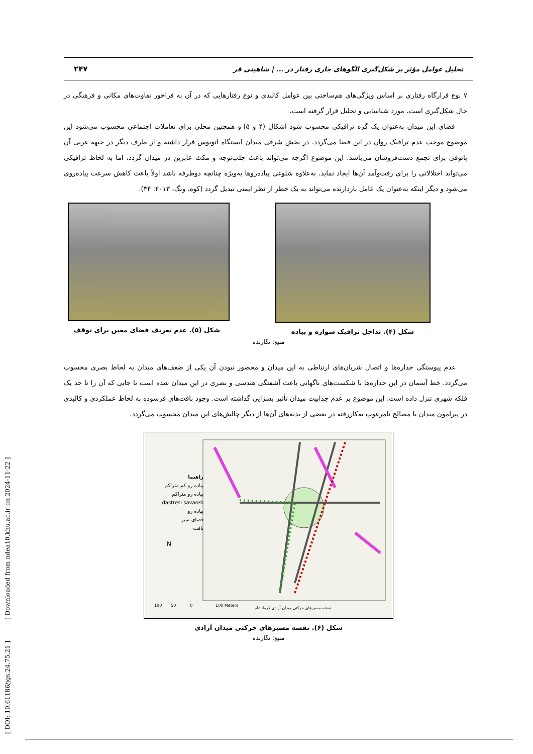[ DOI: 10.61186/jgs.24.75.21 ] [ Downloaded from ndea10.khu.ac.ir on 2024-11-22 ]
تحلیل عوامل مؤثر بر شکل‌گیری الگوهای جاری رفتار در ... | شاهینی فر ۲۴۷
۷ نوع قرارگاه رفتاری بر اساس ویژگی‌های هم‌ساختی بین عوامل کالبدی و نوع رفتارهایی که در آن به فراخور تفاوت‌های مکانی و فرهنگی در حال شکل‌گیری است. مورد شناسایی و تحلیل قرار گرفته است.
فضای این میدان به‌عنوان یک گره ترافیکی محسوب شود اشکال (۴ و ۵) و همچنین محلی برای تعاملات اجتماعی محسوب می‌شود این موضوع موجب عدم ترافیک روان در این فضا می‌گردد. در بخش شرقی میدان ایستگاه اتوبوس قرار داشته و از طرف دیگر در جبهه غربی آن پاتوقی برای تجمع دست‌فروشان می‌باشد. این موضوع اگرچه می‌تواند باعث جلب‌توجه و مکث عابرین در میدان گردد، اما به لحاظ ترافیکی می‌تواند اختلالاتی را برای رفت‌وآمد آن‌ها ایجاد نماید. به‌علاوه شلوغی پیاده‌روها به‌ویژه چنانچه دوطرفه باشد اولاً باعث کاهش سرعت پیاده‌روی می‌شود و دیگر اینکه به‌عنوان یک عامل بازدارنده می‌تواند به یک خطر از نظر ایمنی تبدیل گردد (کوه، ونگ، ۲۰۱۳: ۴۴).
شکل (۴). تداخل ترافیک سواره و پیاده شکل (۵). عدم تعریف فضای معین برای توقف
منبع: نگارنده
عدم پیوستگی جداره‌ها و اتصال شریان‌های ارتباطی به این میدان و محصور نبودن آن یکی از ضعف‌های میدان به لحاظ بصری محسوب می‌گردد. خط آسمان در این جداره‌ها با شکست‌های ناگهانی باعث آشفتگی هندسی و بصری در این میدان شده است تا جایی که آن را تا حد یک فلکه شهری تنزل داده است. این موضوع بر عدم جذابیت میدان تأثیر بسزایی گذاشته است. وجود بافت‌های فرسوده به لحاظ عملکردی و کالبدی در پیرامون میدان با مصالح نامرغوب به‌کاررفته در بعضی از بدنه‌های آن‌ها از دیگر چالش‌های این میدان محسوب می‌گردد.
راهنما
پیاده رو کم متراکم
پیاده رو متراکم
dastresi savareh
پیاده رو
فضای سبز
بافت
N
100 50 0 100 Meters
نقشه مسیرهای حرکتی میدان آزادی کرمانشاه
شکل (۶). نقشه مسیرهای حرکتی میدان آزادی
منبع: نگارنده